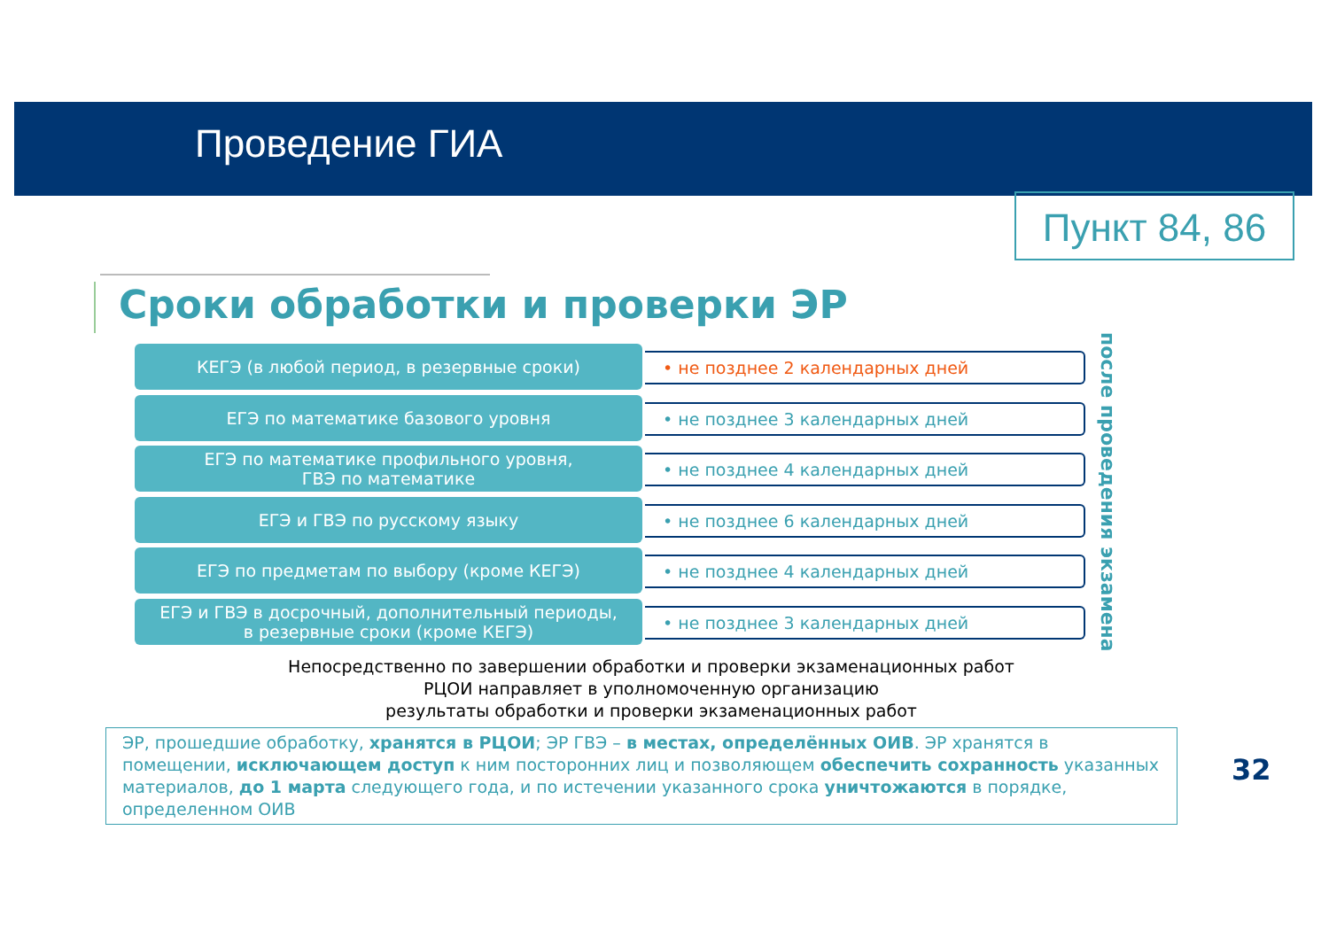Проведение ГИА
Пункт 84, 86
Сроки обработки и проверки ЭР
КЕГЭ (в любой период, в резервные сроки)
• не позднее 2 календарных дней
ЕГЭ по математике базового уровня
• не позднее 3 календарных дней
ЕГЭ по математике профильного уровня,
ГВЭ по математике
• не позднее 4 календарных дней
ЕГЭ и ГВЭ по русскому языку
• не позднее 6 календарных дней
ЕГЭ по предметам по выбору (кроме КЕГЭ)
• не позднее 4 календарных дней
ЕГЭ и ГВЭ в досрочный, дополнительный периоды,
в резервные сроки (кроме КЕГЭ)
• не позднее 3 календарных дней
после проведения экзамена
Непосредственно по завершении обработки и проверки экзаменационных работ
РЦОИ направляет в уполномоченную организацию
результаты обработки и проверки экзаменационных работ
ЭР, прошедшие обработку, хранятся в РЦОИ; ЭР ГВЭ – в местах, определённых ОИВ. ЭР хранятся в помещении, исключающем доступ к ним посторонних лиц и позволяющем обеспечить сохранность указанных материалов, до 1 марта следующего года, и по истечении указанного срока уничтожаются в порядке, определенном ОИВ
32